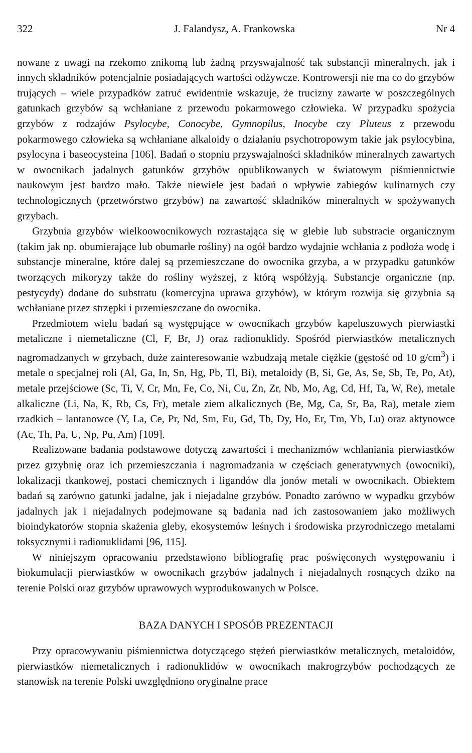322 J. Falandysz, A. Frankowska Nr 4
nowane z uwagi na rzekomo znikomą lub żadną przyswajalność tak substancji mineralnych, jak i innych składników potencjalnie posiadających wartości odżywcze. Kontrowersji nie ma co do grzybów trujących – wiele przypadków zatruć ewidentnie wskazuje, że trucizny zawarte w poszczególnych gatunkach grzybów są wchłaniane z przewodu pokarmowego człowieka. W przypadku spożycia grzybów z rodzajów Psylocybe, Conocybe, Gymnopilus, Inocybe czy Pluteus z przewodu pokarmowego człowieka są wchłaniane alkaloidy o działaniu psychotropowym takie jak psylocybina, psylocyna i baseocysteina [106]. Badań o stopniu przyswajalności składników mineralnych zawartych w owocnikach jadalnych gatunków grzybów opublikowanych w światowym piśmiennictwie naukowym jest bardzo mało. Także niewiele jest badań o wpływie zabiegów kulinarnych czy technologicznych (przetwórstwo grzybów) na zawartość składników mineralnych w spożywanych grzybach.
Grzybnia grzybów wielkoowocnikowych rozrastająca się w glebie lub substracie organicznym (takim jak np. obumierające lub obumarłe rośliny) na ogół bardzo wydajnie wchłania z podłoża wodę i substancje mineralne, które dalej są przemieszczane do owocnika grzyba, a w przypadku gatunków tworzących mikoryzy także do rośliny wyższej, z którą współżyją. Substancje organiczne (np. pestycydy) dodane do substratu (komercyjna uprawa grzybów), w którym rozwija się grzybnia są wchłaniane przez strzępki i przemieszczane do owocnika.
Przedmiotem wielu badań są występujące w owocnikach grzybów kapeluszowych pierwiastki metaliczne i niemetaliczne (Cl, F, Br, J) oraz radionuklidy. Spośród pierwiastków metalicznych nagromadzanych w grzybach, duże zainteresowanie wzbudzają metale ciężkie (gęstość od 10 g/cm<sup>3</sup>) i metale o specjalnej roli (Al, Ga, In, Sn, Hg, Pb, Tl, Bi), metaloidy (B, Si, Ge, As, Se, Sb, Te, Po, At), metale przejściowe (Sc, Ti, V, Cr, Mn, Fe, Co, Ni, Cu, Zn, Zr, Nb, Mo, Ag, Cd, Hf, Ta, W, Re), metale alkaliczne (Li, Na, K, Rb, Cs, Fr), metale ziem alkalicznych (Be, Mg, Ca, Sr, Ba, Ra), metale ziem rzadkich – lantanowce (Y, La, Ce, Pr, Nd, Sm, Eu, Gd, Tb, Dy, Ho, Er, Tm, Yb, Lu) oraz aktynowce (Ac, Th, Pa, U, Np, Pu, Am) [109].
Realizowane badania podstawowe dotyczą zawartości i mechanizmów wchłaniania pierwiastków przez grzybnię oraz ich przemieszczania i nagromadzania w częściach generatywnych (owocniki), lokalizacji tkankowej, postaci chemicznych i ligandów dla jonów metali w owocnikach. Obiektem badań są zarówno gatunki jadalne, jak i niejadalne grzybów. Ponadto zarówno w wypadku grzybów jadalnych jak i niejadalnych podejmowane są badania nad ich zastosowaniem jako możliwych bioindykatorów stopnia skażenia gleby, ekosystemów leśnych i środowiska przyrodniczego metalami toksycznymi i radionuklidami [96, 115].
W niniejszym opracowaniu przedstawiono bibliografię prac poświęconych występowaniu i biokumulacji pierwiastków w owocnikach grzybów jadalnych i niejadalnych rosnących dziko na terenie Polski oraz grzybów uprawowych wyprodukowanych w Polsce.
BAZA DANYCH I SPOSÓB PREZENTACJI
Przy opracowywaniu piśmiennictwa dotyczącego stężeń pierwiastków metalicznych, metaloidów, pierwiastków niemetalicznych i radionuklidów w owocnikach makrogrzybów pochodzących ze stanowisk na terenie Polski uwzględniono oryginalne prace